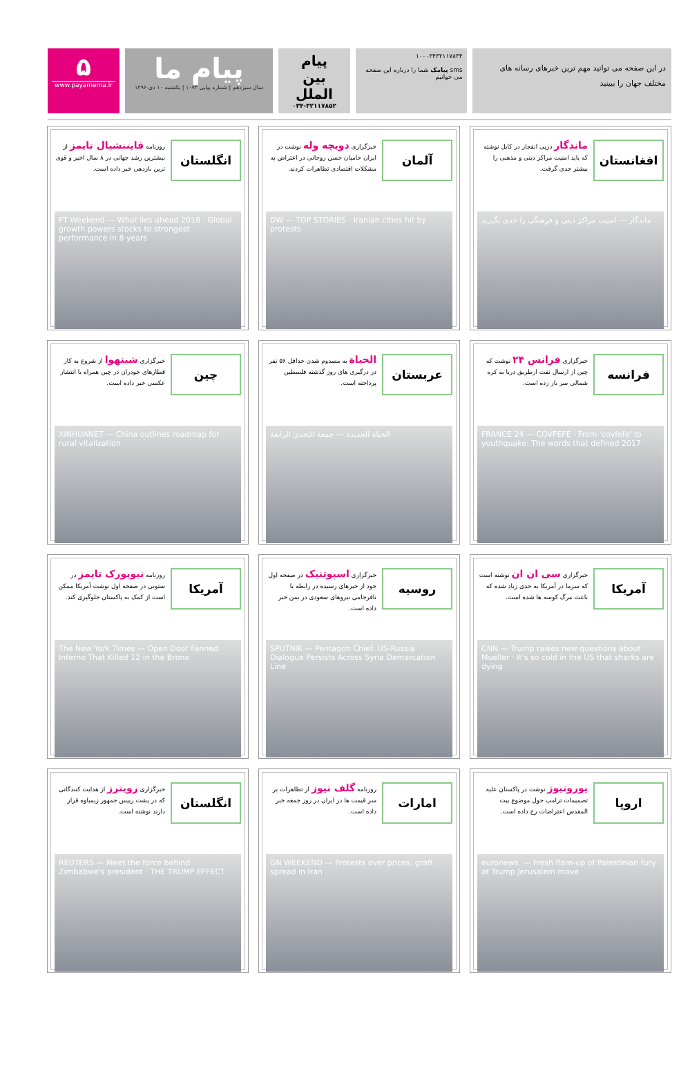در این صفحه می توانید مهم ترین خبرهای رسانه های مختلف جهان را ببینید
۱۰۰۰۳۴۳۲۱۱۷۸۳۴
sms پیامک شما را درباره این صفحه می خوانیم
پیام
بین الملل
۰۳۴-۳۲۱۱۷۸۵۲
پیام ما
سال سیزدهم | شماره پیاپی ۱۰۷۳ | یکشنبه ۱۰ دی ۱۳۹۶
۵
www.payamema.ir
افغانستان
ماندگار درپی انفجار در کابل نوشته که باید امنیت مراکز دینی و مذهبی را بیشتر جدی گرفت.
ماندگار — امنیت مراکز دینی و فرهنگی را جدی بگیرید
آلمان
خبرگزاری دویچه وله نوشت در ایران حامیان حسن روحانی در اعتراض به مشکلات اقتصادی تظاهرات کردند.
DW — TOP STORIES · Iranian cities hit by protests
انگلستان
روزنامه فایننشیال تایمز از بیشترین رشد جهانی در ۸ سال اخیر و قوی ترین بازدهی خبر داده است.
FT Weekend — What lies ahead 2018 · Global growth powers stocks to strongest performance in 8 years
فرانسه
خبرگزاری فرانس ۲۴ نوشت که چین از ارسال نفت ازطریق دریا به کره شمالی سر باز زده است.
FRANCE 24 — COVFEFE · From 'covfefe' to youthquake: The words that defined 2017
عربستان
الحیاة به مصدوم شدن حداقل ۵۶ نفر در درگیری های روز گذشته فلسطین پرداخته است.
الحياة الجديدة — جمعة التحدي الرابعة
چین
خبرگزاری شینهوا از شروع به کار قطارهای خودران در چین همراه با انتشار عکسی خبر داده است.
XINHUANET — China outlines roadmap for rural vitalization
آمریکا
خبرگزاری سی ان ان نوشته است که سرما در آمریکا به حدی زیاد شده که باعث مرگ کوسه ها شده است.
CNN — Trump raises new questions about Mueller · It's so cold in the US that sharks are dying
روسیه
خبرگزاری اسپوتنیک در صفحه اول خود از خبرهای رسیده در رابطه با نافرجامی نیروهای سعودی در یمن خبر داده است.
SPUTNIK — Pentagon Chief: US-Russia Dialogue Persists Across Syria Demarcation Line
آمریکا
روزنامه نیویورک تایمز در ستونی در صفحه اول نوشت آمریکا ممکن است از کمک به پاکستان جلوگیری کند.
The New York Times — Open Door Fanned Inferno That Killed 12 in the Bronx
اروپا
یورونیوز نوشت در پاکستان علیه تصمیمات ترامپ حول موضوع بیت المقدس اعتراضات رخ داده است.
euronews. — Fresh flare-up of Palestinian fury at Trump Jerusalem move
امارات
روزنامه گلف نیوز از تظاهرات بر سر قیمت ها در ایران در روز جمعه خبر داده است.
GN WEEKEND — Protests over prices, graft spread in Iran
انگلستان
خبرگزاری رویترز از هدایت کنندگانی که در پشت رییس جمهور زیمباوه قرار دارند نوشته است.
REUTERS — Meet the force behind Zimbabwe's president · THE TRUMP EFFECT